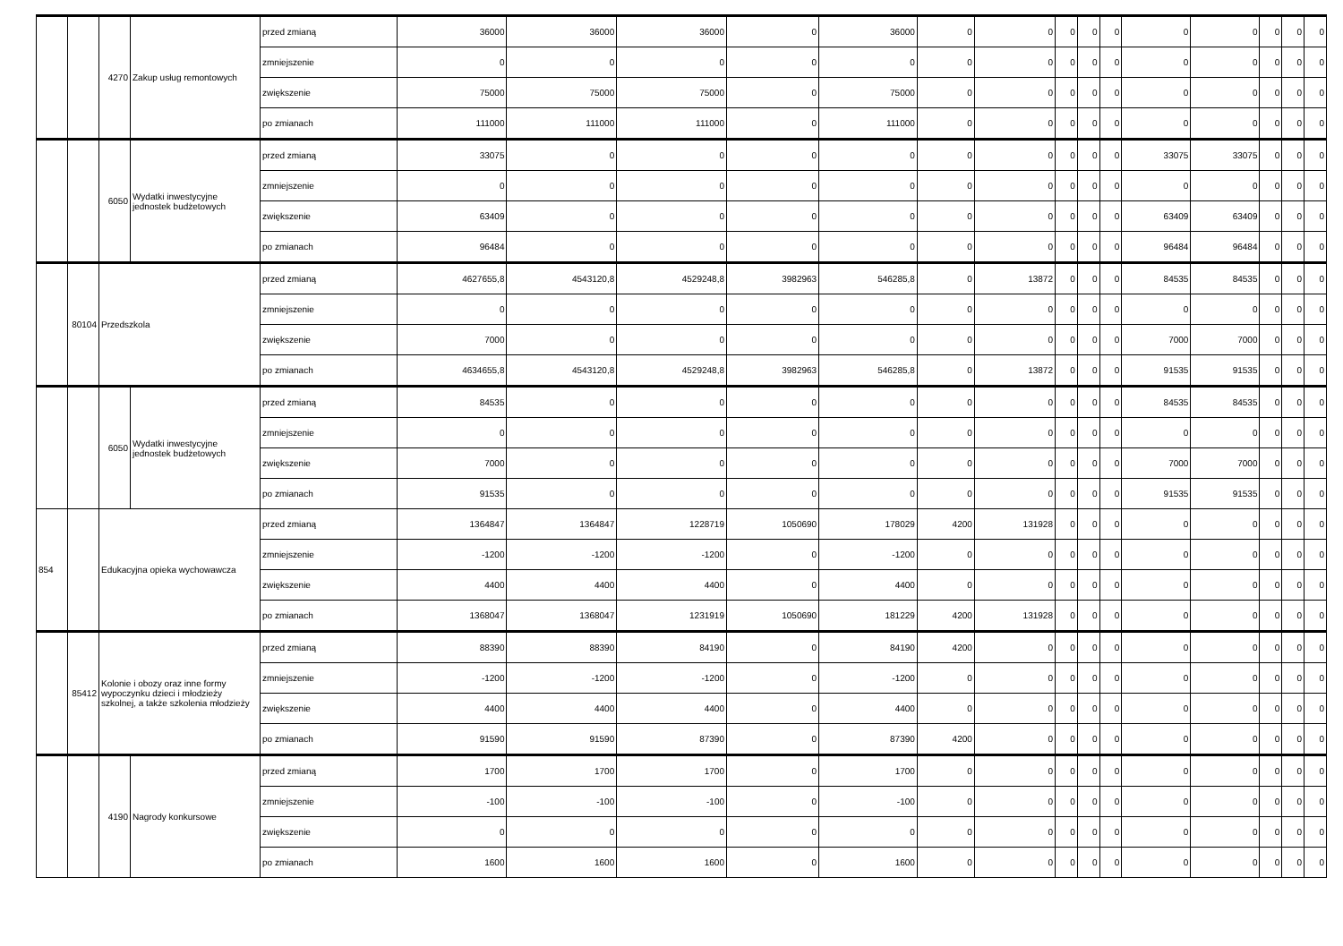| | | 4270 | Zakup usług remontowych | przed zmianą | 36000 | 36000 | 36000 | 0 | 36000 | 0 | 0 | 0 | 0 | 0 | 0 | 0 | 0 | 0 | 0 |
| | | | | zmniejszenie | 0 | 0 | 0 | 0 | 0 | 0 | 0 | 0 | 0 | 0 | 0 | 0 | 0 | 0 | 0 |
| | | | | zwiększenie | 75000 | 75000 | 75000 | 0 | 75000 | 0 | 0 | 0 | 0 | 0 | 0 | 0 | 0 | 0 | 0 |
| | | | | po zmianach | 111000 | 111000 | 111000 | 0 | 111000 | 0 | 0 | 0 | 0 | 0 | 0 | 0 | 0 | 0 | 0 |
| | | 6050 | Wydatki inwestycyjne jednostek budżetowych | przed zmianą | 33075 | 0 | 0 | 0 | 0 | 0 | 0 | 0 | 0 | 0 | 33075 | 33075 | 0 | 0 | 0 |
| | | | | zmniejszenie | 0 | 0 | 0 | 0 | 0 | 0 | 0 | 0 | 0 | 0 | 0 | 0 | 0 | 0 | 0 |
| | | | | zwiększenie | 63409 | 0 | 0 | 0 | 0 | 0 | 0 | 0 | 0 | 0 | 63409 | 63409 | 0 | 0 | 0 |
| | | | | po zmianach | 96484 | 0 | 0 | 0 | 0 | 0 | 0 | 0 | 0 | 0 | 96484 | 96484 | 0 | 0 | 0 |
| | 80104 | Przedszkola | | przed zmianą | 4627655,8 | 4543120,8 | 4529248,8 | 3982963 | 546285,8 | 0 | 13872 | 0 | 0 | 0 | 84535 | 84535 | 0 | 0 | 0 |
| | | | | zmniejszenie | 0 | 0 | 0 | 0 | 0 | 0 | 0 | 0 | 0 | 0 | 0 | 0 | 0 | 0 | 0 |
| | | | | zwiększenie | 7000 | 0 | 0 | 0 | 0 | 0 | 0 | 0 | 0 | 0 | 7000 | 7000 | 0 | 0 | 0 |
| | | | | po zmianach | 4634655,8 | 4543120,8 | 4529248,8 | 3982963 | 546285,8 | 0 | 13872 | 0 | 0 | 0 | 91535 | 91535 | 0 | 0 | 0 |
| | | 6050 | Wydatki inwestycyjne jednostek budżetowych | przed zmianą | 84535 | 0 | 0 | 0 | 0 | 0 | 0 | 0 | 0 | 0 | 84535 | 84535 | 0 | 0 | 0 |
| | | | | zmniejszenie | 0 | 0 | 0 | 0 | 0 | 0 | 0 | 0 | 0 | 0 | 0 | 0 | 0 | 0 | 0 |
| | | | | zwiększenie | 7000 | 0 | 0 | 0 | 0 | 0 | 0 | 0 | 0 | 0 | 7000 | 7000 | 0 | 0 | 0 |
| | | | | po zmianach | 91535 | 0 | 0 | 0 | 0 | 0 | 0 | 0 | 0 | 0 | 91535 | 91535 | 0 | 0 | 0 |
| 854 | | Edukacyjna opieka wychowawcza | | przed zmianą | 1364847 | 1364847 | 1228719 | 1050690 | 178029 | 4200 | 131928 | 0 | 0 | 0 | 0 | 0 | 0 | 0 | 0 |
| | | | | zmniejszenie | -1200 | -1200 | -1200 | 0 | -1200 | 0 | 0 | 0 | 0 | 0 | 0 | 0 | 0 | 0 | 0 |
| | | | | zwiększenie | 4400 | 4400 | 4400 | 0 | 4400 | 0 | 0 | 0 | 0 | 0 | 0 | 0 | 0 | 0 | 0 |
| | | | | po zmianach | 1368047 | 1368047 | 1231919 | 1050690 | 181229 | 4200 | 131928 | 0 | 0 | 0 | 0 | 0 | 0 | 0 | 0 |
| | 85412 | Kolonie i obozy oraz inne formy wypoczynku dzieci i młodzieży szkolnej, a także szkolenia młodzieży | | przed zmianą | 88390 | 88390 | 84190 | 0 | 84190 | 4200 | 0 | 0 | 0 | 0 | 0 | 0 | 0 | 0 | 0 |
| | | | | zmniejszenie | -1200 | -1200 | -1200 | 0 | -1200 | 0 | 0 | 0 | 0 | 0 | 0 | 0 | 0 | 0 | 0 |
| | | | | zwiększenie | 4400 | 4400 | 4400 | 0 | 4400 | 0 | 0 | 0 | 0 | 0 | 0 | 0 | 0 | 0 | 0 |
| | | | | po zmianach | 91590 | 91590 | 87390 | 0 | 87390 | 4200 | 0 | 0 | 0 | 0 | 0 | 0 | 0 | 0 | 0 |
| | | 4190 | Nagrody konkursowe | przed zmianą | 1700 | 1700 | 1700 | 0 | 1700 | 0 | 0 | 0 | 0 | 0 | 0 | 0 | 0 | 0 | 0 |
| | | | | zmniejszenie | -100 | -100 | -100 | 0 | -100 | 0 | 0 | 0 | 0 | 0 | 0 | 0 | 0 | 0 | 0 |
| | | | | zwiększenie | 0 | 0 | 0 | 0 | 0 | 0 | 0 | 0 | 0 | 0 | 0 | 0 | 0 | 0 | 0 |
| | | | | po zmianach | 1600 | 1600 | 1600 | 0 | 1600 | 0 | 0 | 0 | 0 | 0 | 0 | 0 | 0 | 0 | 0 |